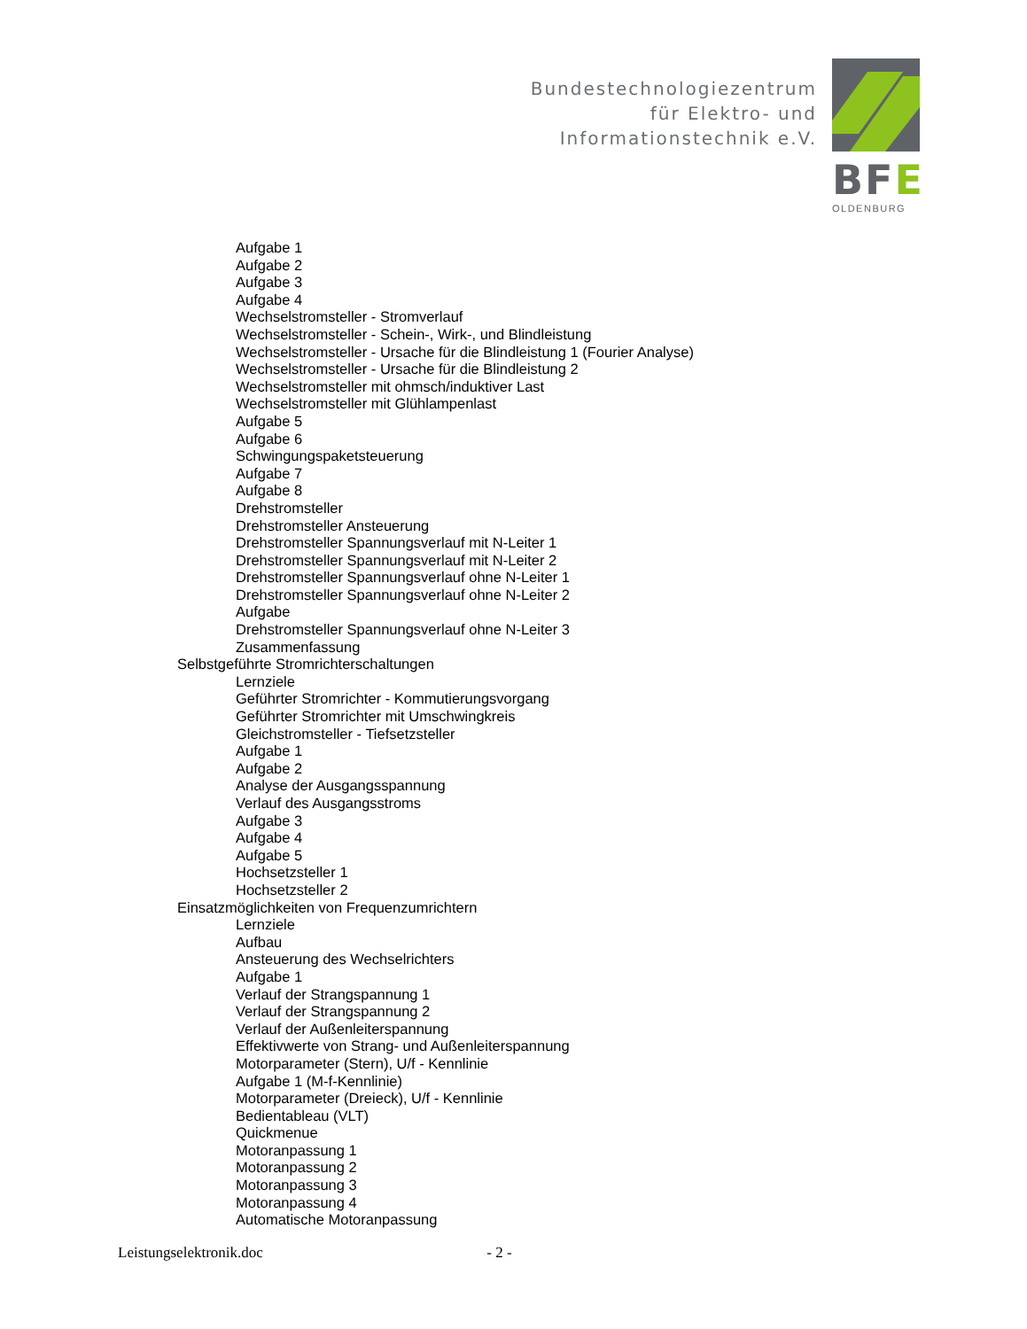Bundestechnologiezentrum
für Elektro- und
Informationstechnik e.V.
BFE
OLDENBURG
Aufgabe 1
Aufgabe 2
Aufgabe 3
Aufgabe 4
Wechselstromsteller - Stromverlauf
Wechselstromsteller - Schein-, Wirk-, und Blindleistung
Wechselstromsteller - Ursache für die Blindleistung 1 (Fourier Analyse)
Wechselstromsteller - Ursache für die Blindleistung 2
Wechselstromsteller mit ohmsch/induktiver Last
Wechselstromsteller mit Glühlampenlast
Aufgabe 5
Aufgabe 6
Schwingungspaketsteuerung
Aufgabe 7
Aufgabe 8
Drehstromsteller
Drehstromsteller Ansteuerung
Drehstromsteller Spannungsverlauf mit N-Leiter 1
Drehstromsteller Spannungsverlauf mit N-Leiter 2
Drehstromsteller Spannungsverlauf ohne N-Leiter 1
Drehstromsteller Spannungsverlauf ohne N-Leiter 2
Aufgabe
Drehstromsteller Spannungsverlauf ohne N-Leiter 3
Zusammenfassung
Selbstgeführte Stromrichterschaltungen
Lernziele
Geführter Stromrichter - Kommutierungsvorgang
Geführter Stromrichter mit Umschwingkreis
Gleichstromsteller - Tiefsetzsteller
Aufgabe 1
Aufgabe 2
Analyse der Ausgangsspannung
Verlauf des Ausgangsstroms
Aufgabe 3
Aufgabe 4
Aufgabe 5
Hochsetzsteller 1
Hochsetzsteller 2
Einsatzmöglichkeiten von Frequenzumrichtern
Lernziele
Aufbau
Ansteuerung des Wechselrichters
Aufgabe 1
Verlauf der Strangspannung 1
Verlauf der Strangspannung 2
Verlauf der Außenleiterspannung
Effektivwerte von Strang- und Außenleiterspannung
Motorparameter (Stern), U/f - Kennlinie
Aufgabe 1 (M-f-Kennlinie)
Motorparameter (Dreieck), U/f - Kennlinie
Bedientableau (VLT)
Quickmenue
Motoranpassung 1
Motoranpassung 2
Motoranpassung 3
Motoranpassung 4
Automatische Motoranpassung
Leistungselektronik.doc - 2 -